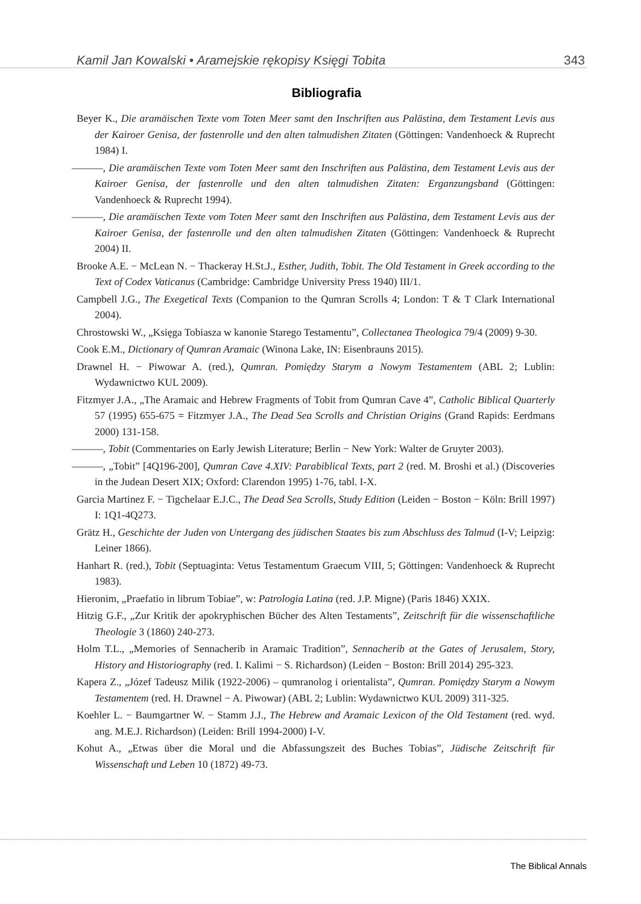Kamil Jan Kowalski • Aramejskie rękopisy Księgi Tobita 343
Bibliografia
Beyer K., Die aramäischen Texte vom Toten Meer samt den Inschriften aus Palästina, dem Testament Levis aus der Kairoer Genisa, der fastenrolle und den alten talmudishen Zitaten (Göttingen: Vandenhoeck & Ruprecht 1984) I.
———, Die aramäischen Texte vom Toten Meer samt den Inschriften aus Palästina, dem Testament Levis aus der Kairoer Genisa, der fastenrolle und den alten talmudishen Zitaten: Erganzungsband (Göttingen: Vandenhoeck & Ruprecht 1994).
———, Die aramäischen Texte vom Toten Meer samt den Inschriften aus Palästina, dem Testament Levis aus der Kairoer Genisa, der fastenrolle und den alten talmudishen Zitaten (Göttingen: Vandenhoeck & Ruprecht 2004) II.
Brooke A.E. − McLean N. − Thackeray H.St.J., Esther, Judith, Tobit. The Old Testament in Greek according to the Text of Codex Vaticanus (Cambridge: Cambridge University Press 1940) III/1.
Campbell J.G., The Exegetical Texts (Companion to the Qumran Scrolls 4; London: T & T Clark International 2004).
Chrostowski W., „Księga Tobiasza w kanonie Starego Testamentu”, Collectanea Theologica 79/4 (2009) 9-30.
Cook E.M., Dictionary of Qumran Aramaic (Winona Lake, IN: Eisenbrauns 2015).
Drawnel H. − Piwowar A. (red.), Qumran. Pomiędzy Starym a Nowym Testamentem (ABL 2; Lublin: Wydawnictwo KUL 2009).
Fitzmyer J.A., „The Aramaic and Hebrew Fragments of Tobit from Qumran Cave 4”, Catholic Biblical Quarterly 57 (1995) 655-675 = Fitzmyer J.A., The Dead Sea Scrolls and Christian Origins (Grand Rapids: Eerdmans 2000) 131-158.
———, Tobit (Commentaries on Early Jewish Literature; Berlin − New York: Walter de Gruyter 2003).
———, „Tobit” [4Q196-200], Qumran Cave 4.XIV: Parabiblical Texts, part 2 (red. M. Broshi et al.) (Discoveries in the Judean Desert XIX; Oxford: Clarendon 1995) 1-76, tabl. I-X.
Garcia Martinez F. − Tigchelaar E.J.C., The Dead Sea Scrolls, Study Edition (Leiden − Boston − Köln: Brill 1997) I: 1Q1-4Q273.
Grätz H., Geschichte der Juden von Untergang des jüdischen Staates bis zum Abschluss des Talmud (I-V; Leipzig: Leiner 1866).
Hanhart R. (red.), Tobit (Septuaginta: Vetus Testamentum Graecum VIII, 5; Göttingen: Vandenhoeck & Ruprecht 1983).
Hieronim, „Praefatio in librum Tobiae”, w: Patrologia Latina (red. J.P. Migne) (Paris 1846) XXIX.
Hitzig G.F., „Zur Kritik der apokryphischen Bücher des Alten Testaments”, Zeitschrift für die wissenschaftliche Theologie 3 (1860) 240-273.
Holm T.L., „Memories of Sennacherib in Aramaic Tradition”, Sennacherib at the Gates of Jerusalem, Story, History and Historiography (red. I. Kalimi − S. Richardson) (Leiden − Boston: Brill 2014) 295-323.
Kapera Z., „Józef Tadeusz Milik (1922-2006) – qumranolog i orientalista”, Qumran. Pomiędzy Starym a Nowym Testamentem (red. H. Drawnel − A. Piwowar) (ABL 2; Lublin: Wydawnictwo KUL 2009) 311-325.
Koehler L. − Baumgartner W. − Stamm J.J., The Hebrew and Aramaic Lexicon of the Old Testament (red. wyd. ang. M.E.J. Richardson) (Leiden: Brill 1994-2000) I-V.
Kohut A., „Etwas über die Moral und die Abfassungszeit des Buches Tobias”, Jüdische Zeitschrift für Wissenschaft und Leben 10 (1872) 49-73.
The Biblical Annals